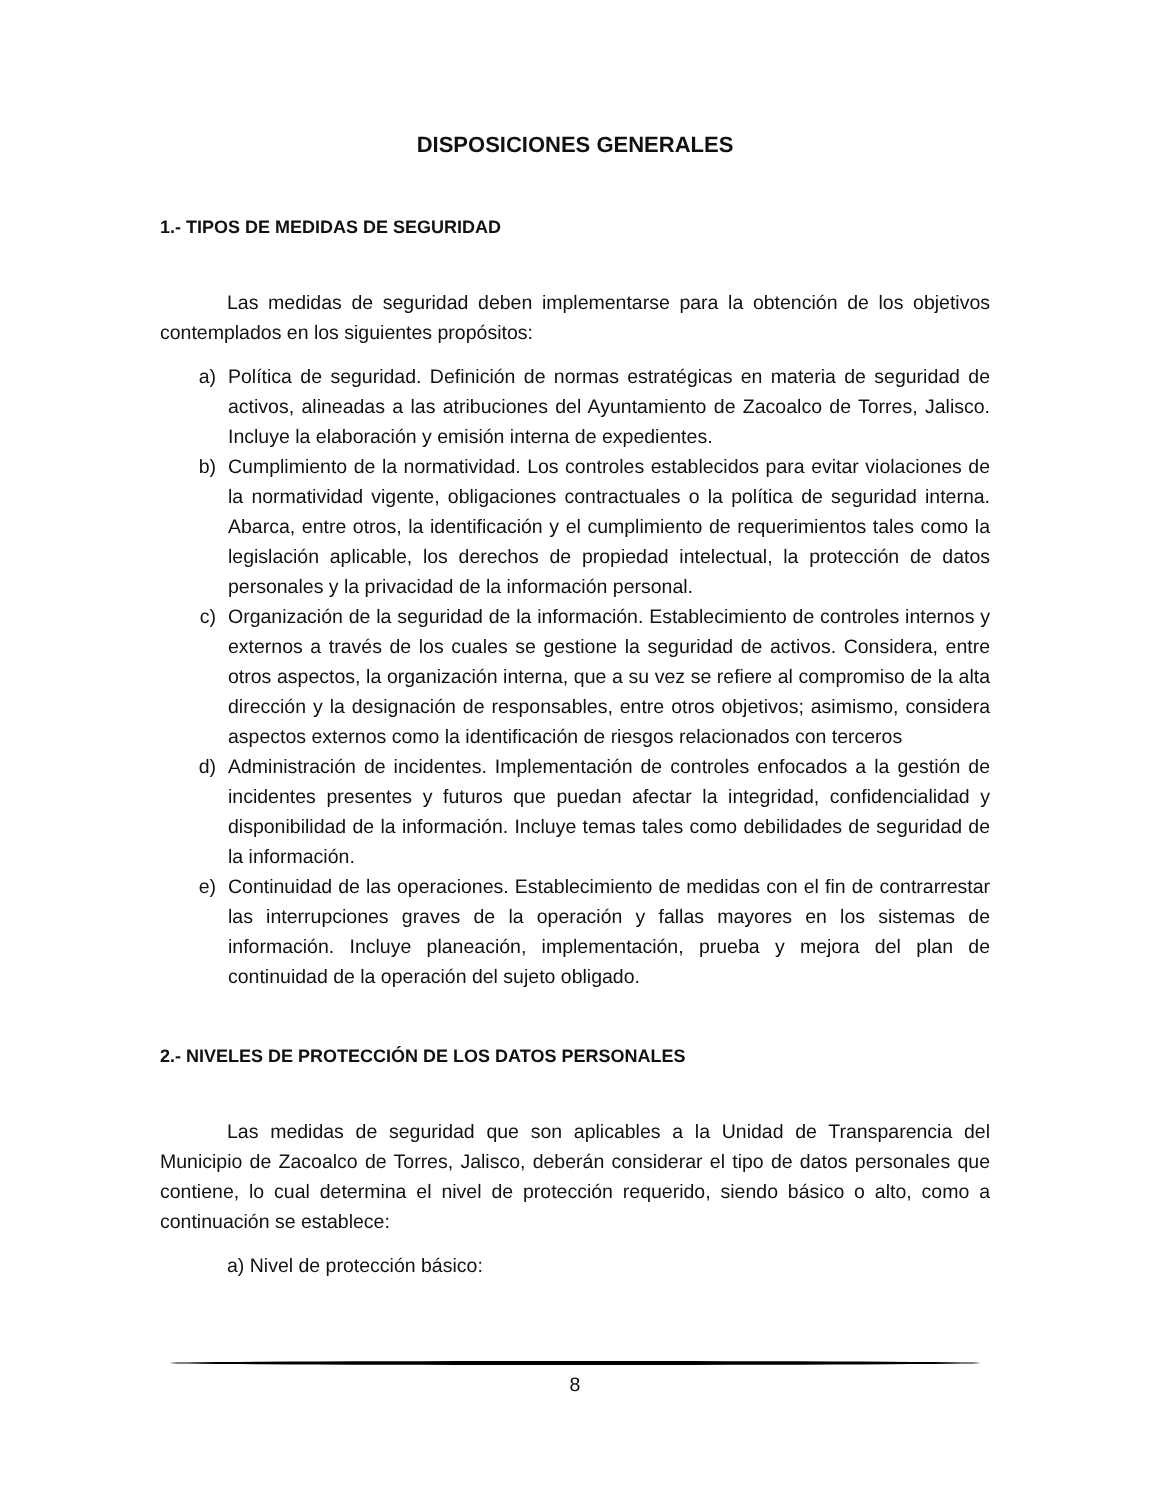DISPOSICIONES GENERALES
1.- TIPOS DE MEDIDAS DE SEGURIDAD
Las medidas de seguridad deben implementarse para la obtención de los objetivos contemplados en los siguientes propósitos:
a) Política de seguridad. Definición de normas estratégicas en materia de seguridad de activos, alineadas a las atribuciones del Ayuntamiento de Zacoalco de Torres, Jalisco. Incluye la elaboración y emisión interna de expedientes.
b) Cumplimiento de la normatividad. Los controles establecidos para evitar violaciones de la normatividad vigente, obligaciones contractuales o la política de seguridad interna. Abarca, entre otros, la identificación y el cumplimiento de requerimientos tales como la legislación aplicable, los derechos de propiedad intelectual, la protección de datos personales y la privacidad de la información personal.
c) Organización de la seguridad de la información. Establecimiento de controles internos y externos a través de los cuales se gestione la seguridad de activos. Considera, entre otros aspectos, la organización interna, que a su vez se refiere al compromiso de la alta dirección y la designación de responsables, entre otros objetivos; asimismo, considera aspectos externos como la identificación de riesgos relacionados con terceros
d) Administración de incidentes. Implementación de controles enfocados a la gestión de incidentes presentes y futuros que puedan afectar la integridad, confidencialidad y disponibilidad de la información. Incluye temas tales como debilidades de seguridad de la información.
e) Continuidad de las operaciones. Establecimiento de medidas con el fin de contrarrestar las interrupciones graves de la operación y fallas mayores en los sistemas de información. Incluye planeación, implementación, prueba y mejora del plan de continuidad de la operación del sujeto obligado.
2.- NIVELES DE PROTECCIÓN DE LOS DATOS PERSONALES
Las medidas de seguridad que son aplicables a la Unidad de Transparencia del Municipio de Zacoalco de Torres, Jalisco, deberán considerar el tipo de datos personales que contiene, lo cual determina el nivel de protección requerido, siendo básico o alto, como a continuación se establece:
a) Nivel de protección básico:
8